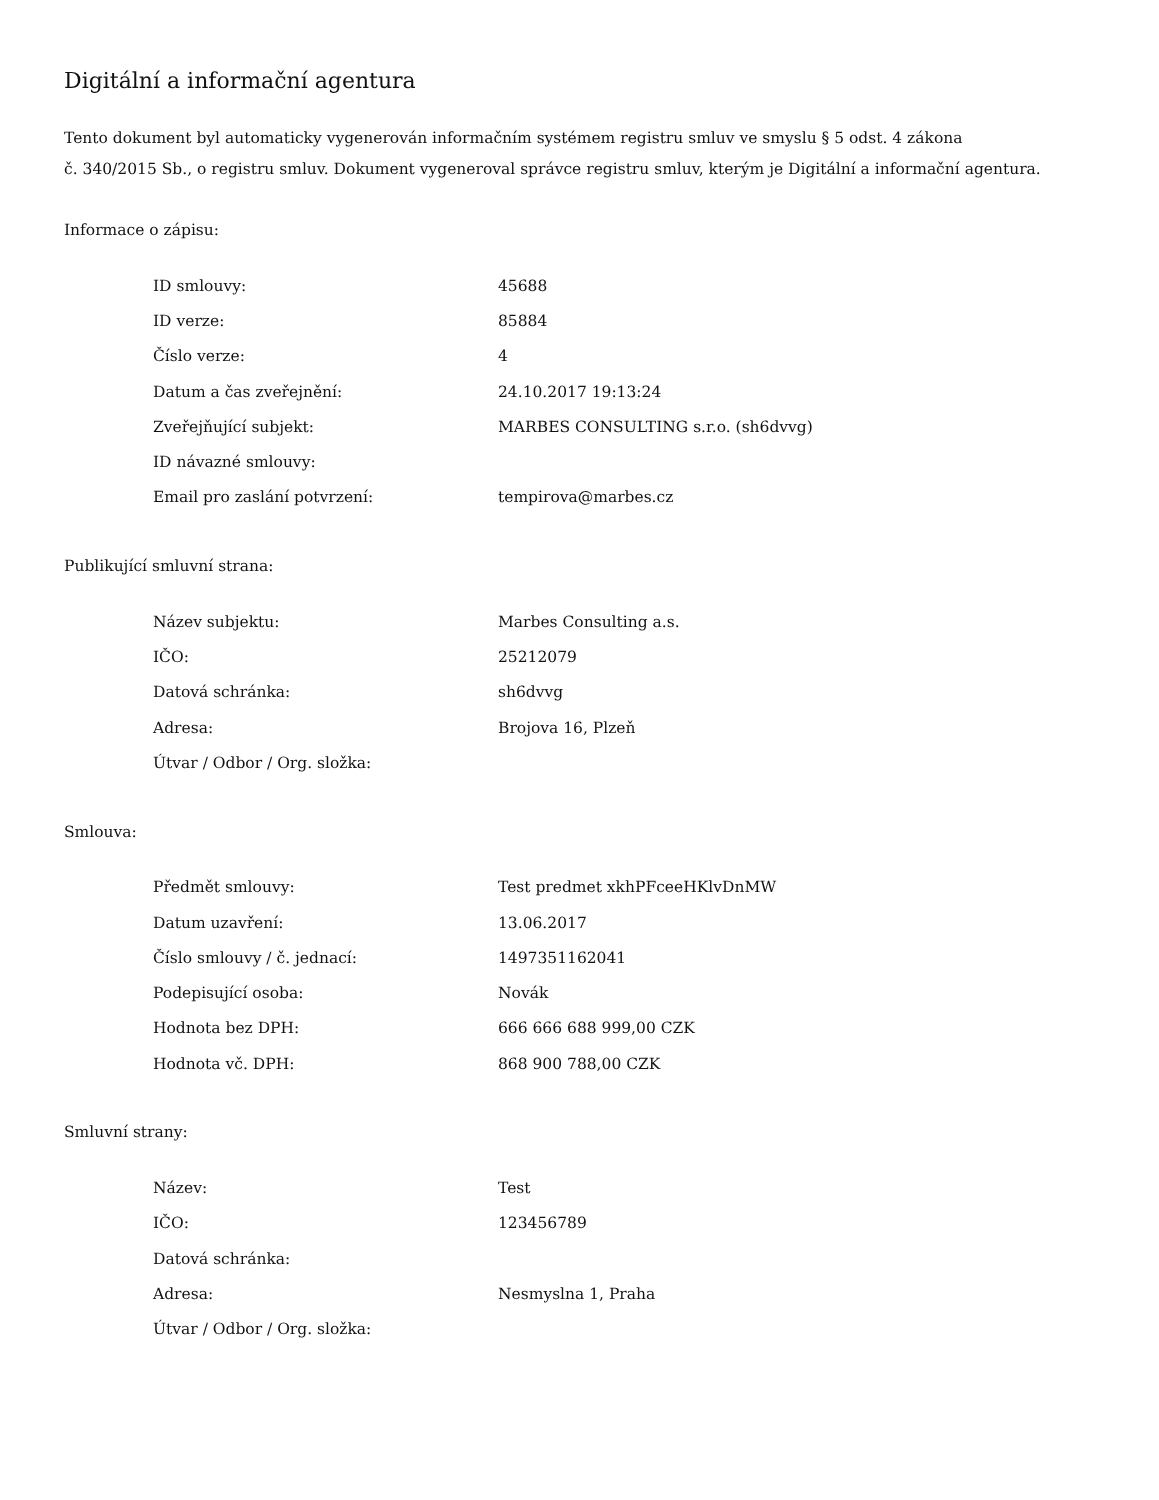Digitální a informační agentura
Tento dokument byl automaticky vygenerován informačním systémem registru smluv ve smyslu § 5 odst. 4 zákona
č. 340/2015 Sb., o registru smluv. Dokument vygeneroval správce registru smluv, kterým je Digitální a informační agentura.
Informace o zápisu:
| ID smlouvy: | 45688 |
| ID verze: | 85884 |
| Číslo verze: | 4 |
| Datum a čas zveřejnění: | 24.10.2017 19:13:24 |
| Zveřejňující subjekt: | MARBES CONSULTING s.r.o. (sh6dvvg) |
| ID návazné smlouvy: | |
| Email pro zaslání potvrzení: | tempirova@marbes.cz |
Publikující smluvní strana:
| Název subjektu: | Marbes Consulting a.s. |
| IČO: | 25212079 |
| Datová schránka: | sh6dvvg |
| Adresa: | Brojova 16, Plzeň |
| Útvar / Odbor / Org. složka: | |
Smlouva:
| Předmět smlouvy: | Test predmet xkhPFceeHKlvDnMW |
| Datum uzavření: | 13.06.2017 |
| Číslo smlouvy / č. jednací: | 1497351162041 |
| Podepisující osoba: | Novák |
| Hodnota bez DPH: | 666 666 688 999,00 CZK |
| Hodnota vč. DPH: | 868 900 788,00 CZK |
Smluvní strany:
| Název: | Test |
| IČO: | 123456789 |
| Datová schránka: | |
| Adresa: | Nesmyslna 1, Praha |
| Útvar / Odbor / Org. složka: | |